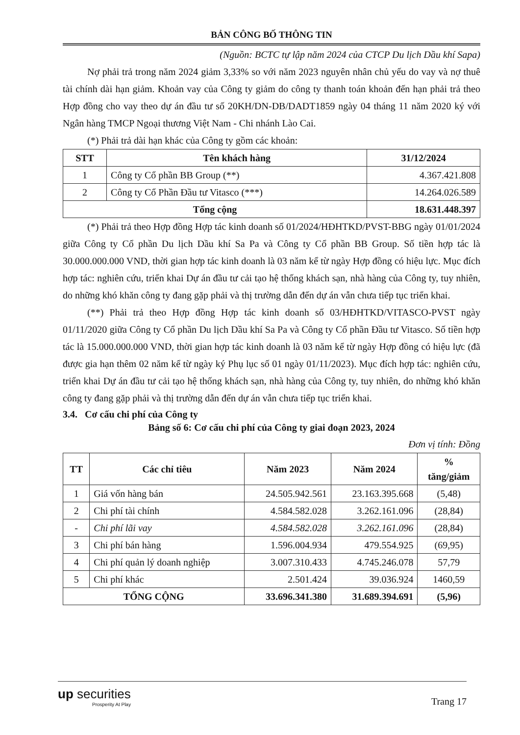BẢN CÔNG BỐ THÔNG TIN
(Nguồn: BCTC tự lập năm 2024 của CTCP Du lịch Dầu khí Sapa)
Nợ phải trả trong năm 2024 giảm 3,33% so với năm 2023 nguyên nhân chủ yếu do vay và nợ thuê tài chính dài hạn giảm. Khoản vay của Công ty giảm do công ty thanh toán khoản đến hạn phải trả theo Hợp đồng cho vay theo dự án đầu tư số 20KH/DN-DB/DADT1859 ngày 04 tháng 11 năm 2020 ký với Ngân hàng TMCP Ngoại thương Việt Nam - Chi nhánh Lào Cai.
(*) Phải trả dài hạn khác của Công ty gồm các khoản:
| STT | Tên khách hàng | 31/12/2024 |
| --- | --- | --- |
| 1 | Công ty Cổ phần BB Group (**) | 4.367.421.808 |
| 2 | Công ty Cổ Phần Đầu tư Vitasco (***) | 14.264.026.589 |
| Tổng cộng | | 18.631.448.397 |
(*) Phải trả theo Hợp đồng Hợp tác kinh doanh số 01/2024/HĐHTKD/PVST-BBG ngày 01/01/2024 giữa Công ty Cổ phần Du lịch Dầu khí Sa Pa và Công ty Cổ phần BB Group. Số tiền hợp tác là 30.000.000.000 VND, thời gian hợp tác kinh doanh là 03 năm kể từ ngày Hợp đồng có hiệu lực. Mục đích hợp tác: nghiên cứu, triển khai Dự án đầu tư cải tạo hệ thống khách sạn, nhà hàng của Công ty, tuy nhiên, do những khó khăn công ty đang gặp phải và thị trường dẫn đến dự án vẫn chưa tiếp tục triển khai.
(**) Phải trả theo Hợp đồng Hợp tác kinh doanh số 03/HĐHTKD/VITASCO-PVST ngày 01/11/2020 giữa Công ty Cổ phần Du lịch Dầu khí Sa Pa và Công ty Cổ phần Đầu tư Vitasco. Số tiền hợp tác là 15.000.000.000 VND, thời gian hợp tác kinh doanh là 03 năm kể từ ngày Hợp đồng có hiệu lực (đã được gia hạn thêm 02 năm kể từ ngày ký Phụ lục số 01 ngày 01/11/2023). Mục đích hợp tác: nghiên cứu, triển khai Dự án đầu tư cải tạo hệ thống khách sạn, nhà hàng của Công ty, tuy nhiên, do những khó khăn công ty đang gặp phải và thị trường dẫn đến dự án vẫn chưa tiếp tục triển khai.
3.4. Cơ cấu chi phí của Công ty
Bảng số 6: Cơ cấu chi phí của Công ty giai đoạn 2023, 2024
Đơn vị tính: Đồng
| TT | Các chỉ tiêu | Năm 2023 | Năm 2024 | % tăng/giảm |
| --- | --- | --- | --- | --- |
| 1 | Giá vốn hàng bán | 24.505.942.561 | 23.163.395.668 | (5,48) |
| 2 | Chi phí tài chính | 4.584.582.028 | 3.262.161.096 | (28,84) |
| - | Chi phí lãi vay | 4.584.582.028 | 3.262.161.096 | (28,84) |
| 3 | Chi phí bán hàng | 1.596.004.934 | 479.554.925 | (69,95) |
| 4 | Chi phí quản lý doanh nghiệp | 3.007.310.433 | 4.745.246.078 | 57,79 |
| 5 | Chi phí khác | 2.501.424 | 39.036.924 | 1460,59 |
| TỔNG CỘNG | | 33.696.341.380 | 31.689.394.691 | (5,96) |
up securities
Prosperity At Play
Trang 17